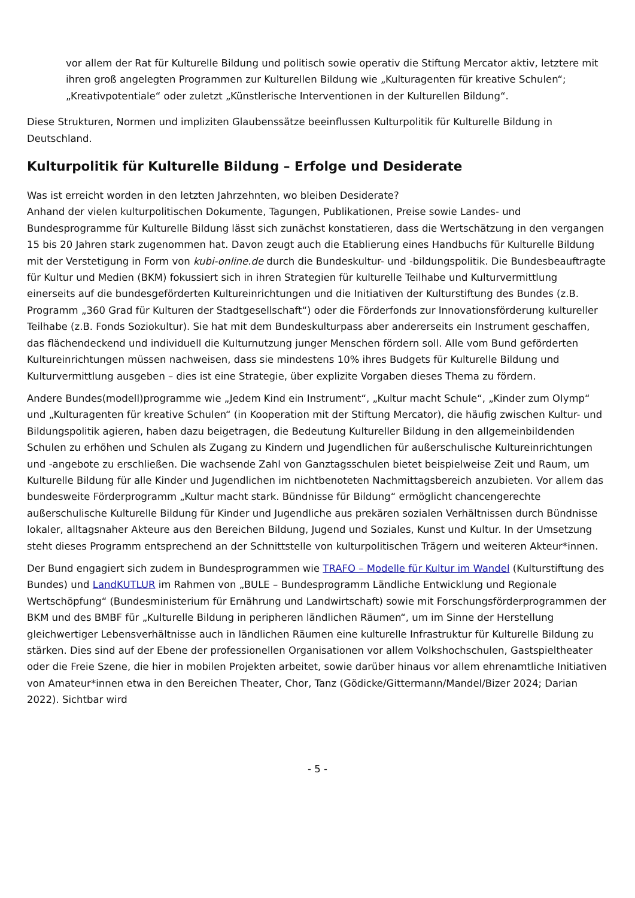vor allem der Rat für Kulturelle Bildung und politisch sowie operativ die Stiftung Mercator aktiv, letztere mit ihren groß angelegten Programmen zur Kulturellen Bildung wie „Kulturagenten für kreative Schulen“; „Kreativpotentiale“ oder zuletzt „Künstlerische Interventionen in der Kulturellen Bildung“.
Diese Strukturen, Normen und impliziten Glaubenssätze beeinflussen Kulturpolitik für Kulturelle Bildung in Deutschland.
Kulturpolitik für Kulturelle Bildung – Erfolge und Desiderate
Was ist erreicht worden in den letzten Jahrzehnten, wo bleiben Desiderate?
Anhand der vielen kulturpolitischen Dokumente, Tagungen, Publikationen, Preise sowie Landes- und Bundesprogramme für Kulturelle Bildung lässt sich zunächst konstatieren, dass die Wertschätzung in den vergangen 15 bis 20 Jahren stark zugenommen hat. Davon zeugt auch die Etablierung eines Handbuchs für Kulturelle Bildung mit der Verstetigung in Form von kubi-online.de durch die Bundeskultur- und -bildungspolitik. Die Bundesbeauftragte für Kultur und Medien (BKM) fokussiert sich in ihren Strategien für kulturelle Teilhabe und Kulturvermittlung einerseits auf die bundesgeförderten Kultureinrichtungen und die Initiativen der Kulturstiftung des Bundes (z.B. Programm „360 Grad für Kulturen der Stadtgesellschaft“) oder die Förderfonds zur Innovationsförderung kultureller Teilhabe (z.B. Fonds Soziokultur). Sie hat mit dem Bundeskulturpass aber andererseits ein Instrument geschaffen, das flächendeckend und individuell die Kulturnutzung junger Menschen fördern soll. Alle vom Bund geförderten Kultureinrichtungen müssen nachweisen, dass sie mindestens 10% ihres Budgets für Kulturelle Bildung und Kulturvermittlung ausgeben – dies ist eine Strategie, über explizite Vorgaben dieses Thema zu fördern.
Andere Bundes(modell)programme wie „Jedem Kind ein Instrument“, „Kultur macht Schule“, „Kinder zum Olymp“ und „Kulturagenten für kreative Schulen“ (in Kooperation mit der Stiftung Mercator), die häufig zwischen Kultur- und Bildungspolitik agieren, haben dazu beigetragen, die Bedeutung Kultureller Bildung in den allgemeinbildenden Schulen zu erhöhen und Schulen als Zugang zu Kindern und Jugendlichen für außerschulische Kultureinrichtungen und -angebote zu erschließen. Die wachsende Zahl von Ganztagsschulen bietet beispielweise Zeit und Raum, um Kulturelle Bildung für alle Kinder und Jugendlichen im nichtbenoteten Nachmittagsbereich anzubieten. Vor allem das bundesweite Förderprogramm „Kultur macht stark. Bündnisse für Bildung“ ermöglicht chancengerechte außerschulische Kulturelle Bildung für Kinder und Jugendliche aus prekären sozialen Verhältnissen durch Bündnisse lokaler, alltagsnaher Akteure aus den Bereichen Bildung, Jugend und Soziales, Kunst und Kultur. In der Umsetzung steht dieses Programm entsprechend an der Schnittstelle von kulturpolitischen Trägern und weiteren Akteur*innen.
Der Bund engagiert sich zudem in Bundesprogrammen wie TRAFO – Modelle für Kultur im Wandel (Kulturstiftung des Bundes) und LandKUTLUR im Rahmen von „BULE – Bundesprogramm Ländliche Entwicklung und Regionale Wertschöpfung“ (Bundesministerium für Ernährung und Landwirtschaft) sowie mit Forschungsförderprogrammen der BKM und des BMBF für „Kulturelle Bildung in peripheren ländlichen Räumen“, um im Sinne der Herstellung gleichwertiger Lebensverhältnisse auch in ländlichen Räumen eine kulturelle Infrastruktur für Kulturelle Bildung zu stärken. Dies sind auf der Ebene der professionellen Organisationen vor allem Volkshochschulen, Gastspieltheater oder die Freie Szene, die hier in mobilen Projekten arbeitet, sowie darüber hinaus vor allem ehrenamtliche Initiativen von Amateur*innen etwa in den Bereichen Theater, Chor, Tanz (Gödicke/Gittermann/Mandel/Bizer 2024; Darian 2022). Sichtbar wird
- 5 -